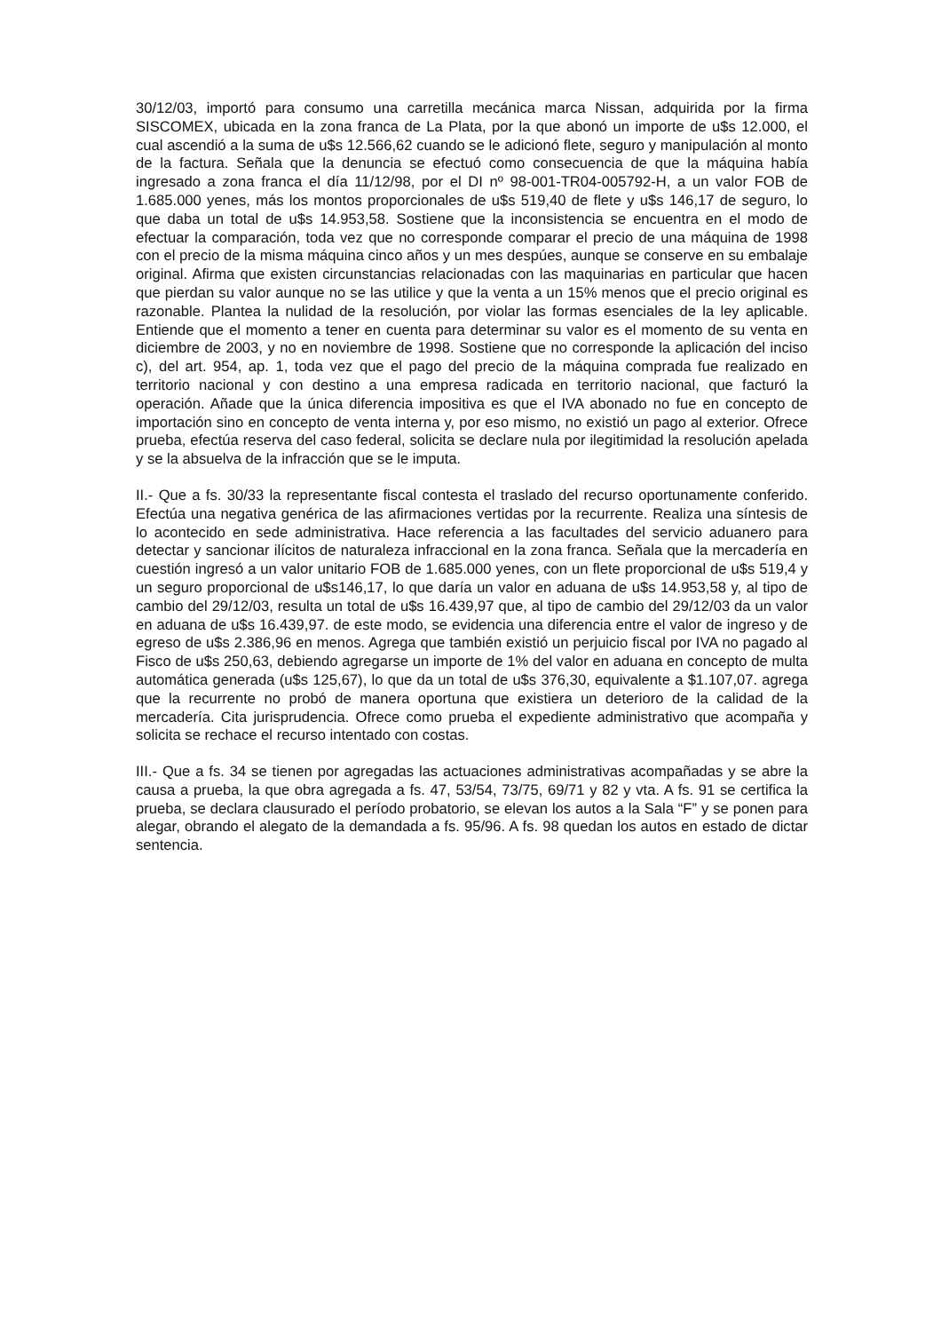30/12/03, importó para consumo una carretilla mecánica marca Nissan, adquirida por la firma SISCOMEX, ubicada en la zona franca de La Plata, por la que abonó un importe de u$s 12.000, el cual ascendió a la suma de u$s 12.566,62 cuando se le adicionó flete, seguro y manipulación al monto de la factura. Señala que la denuncia se efectuó como consecuencia de que la máquina había ingresado a zona franca el día 11/12/98, por el DI nº 98-001-TR04-005792-H, a un valor FOB de 1.685.000 yenes, más los montos proporcionales de u$s 519,40 de flete y u$s 146,17 de seguro, lo que daba un total de u$s 14.953,58. Sostiene que la inconsistencia se encuentra en el modo de efectuar la comparación, toda vez que no corresponde comparar el precio de una máquina de 1998 con el precio de la misma máquina cinco años y un mes despúes, aunque se conserve en su embalaje original. Afirma que existen circunstancias relacionadas con las maquinarias en particular que hacen que pierdan su valor aunque no se las utilice y que la venta a un 15% menos que el precio original es razonable. Plantea la nulidad de la resolución, por violar las formas esenciales de la ley aplicable. Entiende que el momento a tener en cuenta para determinar su valor es el momento de su venta en diciembre de 2003, y no en noviembre de 1998. Sostiene que no corresponde la aplicación del inciso c), del art. 954, ap. 1, toda vez que el pago del precio de la máquina comprada fue realizado en territorio nacional y con destino a una empresa radicada en territorio nacional, que facturó la operación. Añade que la única diferencia impositiva es que el IVA abonado no fue en concepto de importación sino en concepto de venta interna y, por eso mismo, no existió un pago al exterior. Ofrece prueba, efectúa reserva del caso federal, solicita se declare nula por ilegitimidad la resolución apelada y se la absuelva de la infracción que se le imputa.
II.- Que a fs. 30/33 la representante fiscal contesta el traslado del recurso oportunamente conferido. Efectúa una negativa genérica de las afirmaciones vertidas por la recurrente. Realiza una síntesis de lo acontecido en sede administrativa. Hace referencia a las facultades del servicio aduanero para detectar y sancionar ilícitos de naturaleza infraccional en la zona franca. Señala que la mercadería en cuestión ingresó a un valor unitario FOB de 1.685.000 yenes, con un flete proporcional de u$s 519,4 y un seguro proporcional de u$s146,17, lo que daría un valor en aduana de u$s 14.953,58 y, al tipo de cambio del 29/12/03, resulta un total de u$s 16.439,97 que, al tipo de cambio del 29/12/03 da un valor en aduana de u$s 16.439,97. de este modo, se evidencia una diferencia entre el valor de ingreso y de egreso de u$s 2.386,96 en menos. Agrega que también existió un perjuicio fiscal por IVA no pagado al Fisco de u$s 250,63, debiendo agregarse un importe de 1% del valor en aduana en concepto de multa automática generada (u$s 125,67), lo que da un total de u$s 376,30, equivalente a $1.107,07. agrega que la recurrente no probó de manera oportuna que existiera un deterioro de la calidad de la mercadería. Cita jurisprudencia. Ofrece como prueba el expediente administrativo que acompaña y solicita se rechace el recurso intentado con costas.
III.- Que a fs. 34 se tienen por agregadas las actuaciones administrativas acompañadas y se abre la causa a prueba, la que obra agregada a fs. 47, 53/54, 73/75, 69/71 y 82 y vta. A fs. 91 se certifica la prueba, se declara clausurado el período probatorio, se elevan los autos a la Sala “F” y se ponen para alegar, obrando el alegato de la demandada a fs. 95/96. A fs. 98 quedan los autos en estado de dictar sentencia.